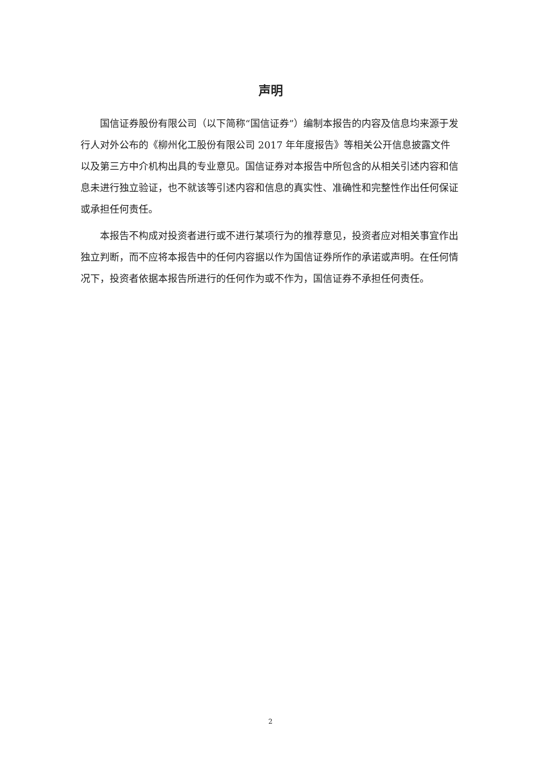声明
国信证券股份有限公司（以下简称“国信证券”）编制本报告的内容及信息均来源于发行人对外公布的《柳州化工股份有限公司 2017 年年度报告》等相关公开信息披露文件以及第三方中介机构出具的专业意见。国信证券对本报告中所包含的从相关引述内容和信息未进行独立验证，也不就该等引述内容和信息的真实性、准确性和完整性作出任何保证或承担任何责任。
本报告不构成对投资者进行或不进行某项行为的推荐意见，投资者应对相关事宜作出独立判断，而不应将本报告中的任何内容据以作为国信证券所作的承诺或声明。在任何情况下，投资者依据本报告所进行的任何作为或不作为，国信证券不承担任何责任。
2